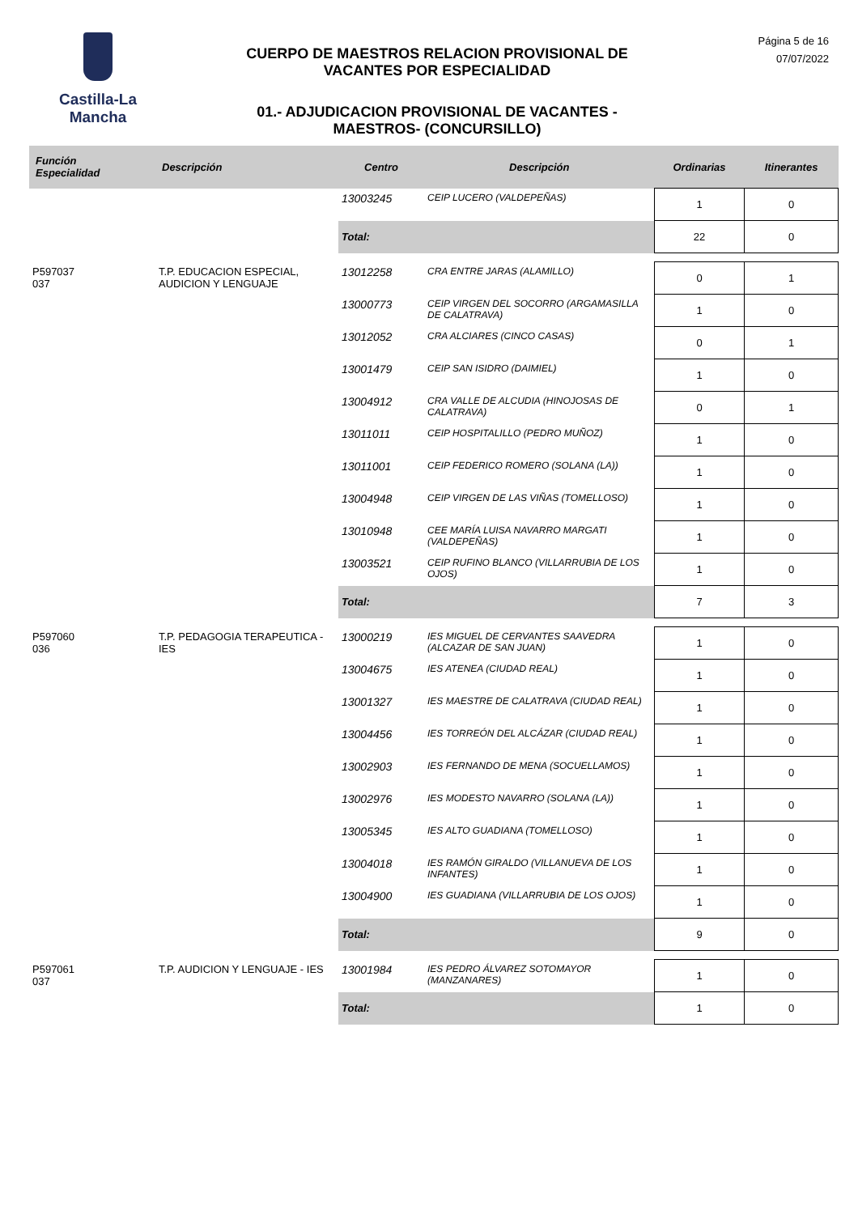Castilla-La Mancha
CUERPO DE MAESTROS RELACION PROVISIONAL DE
VACANTES POR ESPECIALIDAD
01.- ADJUDICACION PROVISIONAL DE VACANTES -
MAESTROS- (CONCURSILLO)
Página 5 de 16
07/07/2022
| Función Especialidad | Descripción | Centro | Descripción | Ordinarias | Itinerantes |
| --- | --- | --- | --- | --- | --- |
| | | 13003245 | CEIP LUCERO (VALDEPEÑAS) | 1 | 0 |
| | | Total: | | 22 | 0 |
| P597037 037 | T.P. EDUCACION ESPECIAL, AUDICION Y LENGUAJE | 13012258 | CRA ENTRE JARAS (ALAMILLO) | 0 | 1 |
| | | 13000773 | CEIP VIRGEN DEL SOCORRO (ARGAMASILLA DE CALATRAVA) | 1 | 0 |
| | | 13012052 | CRA ALCIARES (CINCO CASAS) | 0 | 1 |
| | | 13001479 | CEIP SAN ISIDRO (DAIMIEL) | 1 | 0 |
| | | 13004912 | CRA VALLE DE ALCUDIA (HINOJOSAS DE CALATRAVA) | 0 | 1 |
| | | 13011011 | CEIP HOSPITALILLO (PEDRO MUÑOZ) | 1 | 0 |
| | | 13011001 | CEIP FEDERICO ROMERO (SOLANA (LA)) | 1 | 0 |
| | | 13004948 | CEIP VIRGEN DE LAS VIÑAS (TOMELLOSO) | 1 | 0 |
| | | 13010948 | CEE MARÍA LUISA NAVARRO MARGATI (VALDEPEÑAS) | 1 | 0 |
| | | 13003521 | CEIP RUFINO BLANCO (VILLARRUBIA DE LOS OJOS) | 1 | 0 |
| | | Total: | | 7 | 3 |
| P597060 036 | T.P. PEDAGOGIA TERAPEUTICA - IES | 13000219 | IES MIGUEL DE CERVANTES SAAVEDRA (ALCAZAR DE SAN JUAN) | 1 | 0 |
| | | 13004675 | IES ATENEA (CIUDAD REAL) | 1 | 0 |
| | | 13001327 | IES MAESTRE DE CALATRAVA (CIUDAD REAL) | 1 | 0 |
| | | 13004456 | IES TORREÓN DEL ALCÁZAR (CIUDAD REAL) | 1 | 0 |
| | | 13002903 | IES FERNANDO DE MENA (SOCUELLAMOS) | 1 | 0 |
| | | 13002976 | IES MODESTO NAVARRO (SOLANA (LA)) | 1 | 0 |
| | | 13005345 | IES ALTO GUADIANA (TOMELLOSO) | 1 | 0 |
| | | 13004018 | IES RAMÓN GIRALDO (VILLANUEVA DE LOS INFANTES) | 1 | 0 |
| | | 13004900 | IES GUADIANA (VILLARRUBIA DE LOS OJOS) | 1 | 0 |
| | | Total: | | 9 | 0 |
| P597061 037 | T.P. AUDICION Y LENGUAJE - IES | 13001984 | IES PEDRO ÁLVAREZ SOTOMAYOR (MANZANARES) | 1 | 0 |
| | | Total: | | 1 | 0 |